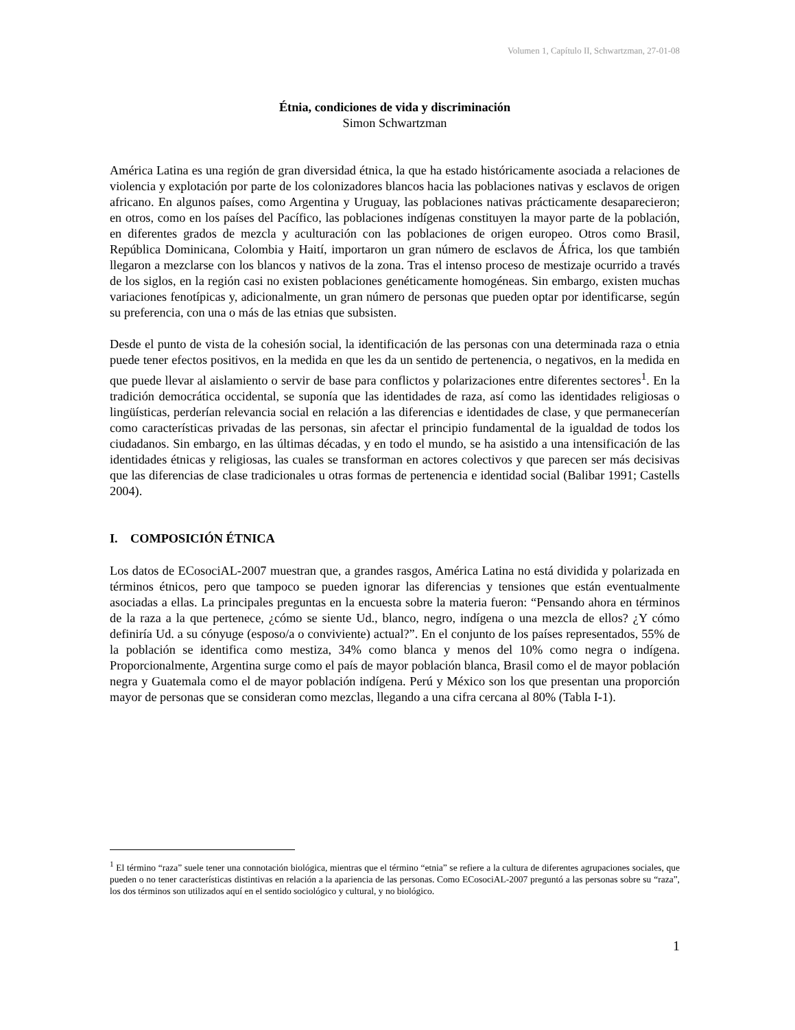Volumen 1, Capítulo II, Schwartzman, 27-01-08
Étnia, condiciones de vida y discriminación
Simon Schwartzman
América Latina es una región de gran diversidad étnica, la que ha estado históricamente asociada a relaciones de violencia y explotación por parte de los colonizadores blancos hacia las poblaciones nativas y esclavos de origen africano. En algunos países, como Argentina y Uruguay, las poblaciones nativas prácticamente desaparecieron; en otros, como en los países del Pacífico, las poblaciones indígenas constituyen la mayor parte de la población, en diferentes grados de mezcla y aculturación con las poblaciones de origen europeo. Otros como Brasil, República Dominicana, Colombia y Haití, importaron un gran número de esclavos de África, los que también llegaron a mezclarse con los blancos y nativos de la zona. Tras el intenso proceso de mestizaje ocurrido a través de los siglos, en la región casi no existen poblaciones genéticamente homogéneas. Sin embargo, existen muchas variaciones fenotípicas y, adicionalmente, un gran número de personas que pueden optar por identificarse, según su preferencia, con una o más de las etnias que subsisten.
Desde el punto de vista de la cohesión social, la identificación de las personas con una determinada raza o etnia puede tener efectos positivos, en la medida en que les da un sentido de pertenencia, o negativos, en la medida en que puede llevar al aislamiento o servir de base para conflictos y polarizaciones entre diferentes sectores<sup>1</sup>. En la tradición democrática occidental, se suponía que las identidades de raza, así como las identidades religiosas o lingüísticas, perderían relevancia social en relación a las diferencias e identidades de clase, y que permanecerían como características privadas de las personas, sin afectar el principio fundamental de la igualdad de todos los ciudadanos. Sin embargo, en las últimas décadas, y en todo el mundo, se ha asistido a una intensificación de las identidades étnicas y religiosas, las cuales se transforman en actores colectivos y que parecen ser más decisivas que las diferencias de clase tradicionales u otras formas de pertenencia e identidad social (Balibar 1991; Castells 2004).
I. COMPOSICIÓN ÉTNICA
Los datos de ECosociAL-2007 muestran que, a grandes rasgos, América Latina no está dividida y polarizada en términos étnicos, pero que tampoco se pueden ignorar las diferencias y tensiones que están eventualmente asociadas a ellas. La principales preguntas en la encuesta sobre la materia fueron: “Pensando ahora en términos de la raza a la que pertenece, ¿cómo se siente Ud., blanco, negro, indígena o una mezcla de ellos? ¿Y cómo definiría Ud. a su cónyuge (esposo/a o conviviente) actual?”. En el conjunto de los países representados, 55% de la población se identifica como mestiza, 34% como blanca y menos del 10% como negra o indígena. Proporcionalmente, Argentina surge como el país de mayor población blanca, Brasil como el de mayor población negra y Guatemala como el de mayor población indígena. Perú y México son los que presentan una proporción mayor de personas que se consideran como mezclas, llegando a una cifra cercana al 80% (Tabla I-1).
<sup>1</sup> El término “raza” suele tener una connotación biológica, mientras que el término “etnia” se refiere a la cultura de diferentes agrupaciones sociales, que pueden o no tener características distintivas en relación a la apariencia de las personas. Como ECosociAL-2007 preguntó a las personas sobre su “raza”, los dos términos son utilizados aquí en el sentido sociológico y cultural, y no biológico.
1